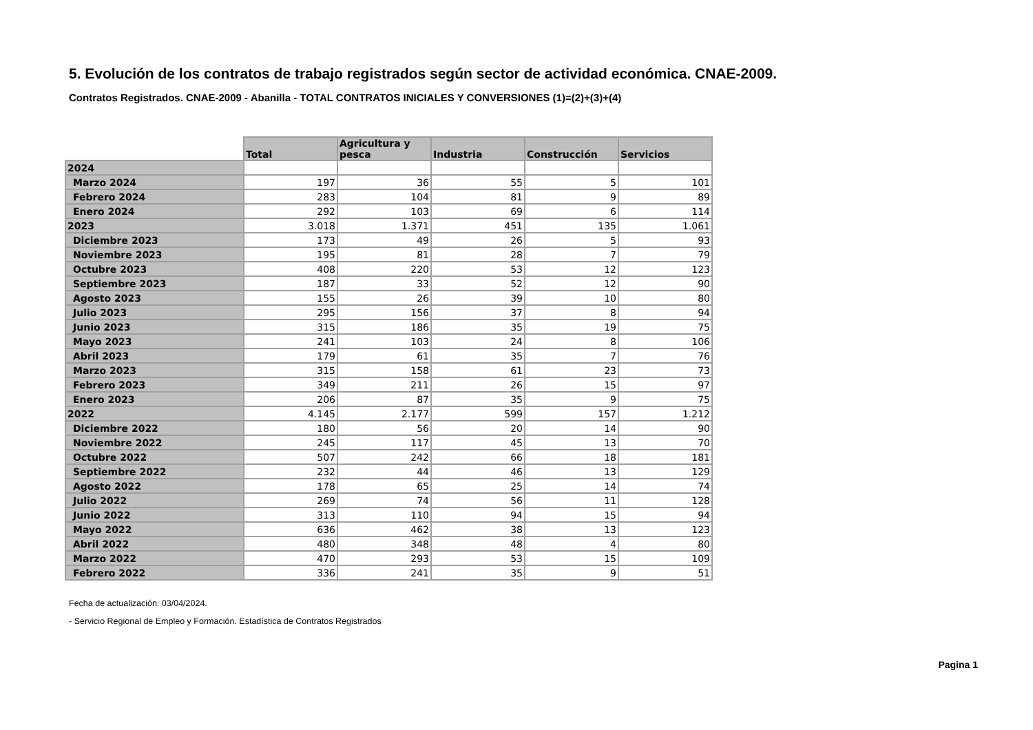5. Evolución de los contratos de trabajo registrados según sector de actividad económica. CNAE-2009.
Contratos Registrados. CNAE-2009 - Abanilla - TOTAL CONTRATOS INICIALES Y CONVERSIONES (1)=(2)+(3)+(4)
| | Total | Agricultura y pesca | Industria | Construcción | Servicios |
| --- | --- | --- | --- | --- | --- |
| 2024 | | | | | |
| Marzo 2024 | 197 | 36 | 55 | 5 | 101 |
| Febrero 2024 | 283 | 104 | 81 | 9 | 89 |
| Enero 2024 | 292 | 103 | 69 | 6 | 114 |
| 2023 | 3.018 | 1.371 | 451 | 135 | 1.061 |
| Diciembre 2023 | 173 | 49 | 26 | 5 | 93 |
| Noviembre 2023 | 195 | 81 | 28 | 7 | 79 |
| Octubre 2023 | 408 | 220 | 53 | 12 | 123 |
| Septiembre 2023 | 187 | 33 | 52 | 12 | 90 |
| Agosto 2023 | 155 | 26 | 39 | 10 | 80 |
| Julio 2023 | 295 | 156 | 37 | 8 | 94 |
| Junio 2023 | 315 | 186 | 35 | 19 | 75 |
| Mayo 2023 | 241 | 103 | 24 | 8 | 106 |
| Abril 2023 | 179 | 61 | 35 | 7 | 76 |
| Marzo 2023 | 315 | 158 | 61 | 23 | 73 |
| Febrero 2023 | 349 | 211 | 26 | 15 | 97 |
| Enero 2023 | 206 | 87 | 35 | 9 | 75 |
| 2022 | 4.145 | 2.177 | 599 | 157 | 1.212 |
| Diciembre 2022 | 180 | 56 | 20 | 14 | 90 |
| Noviembre 2022 | 245 | 117 | 45 | 13 | 70 |
| Octubre 2022 | 507 | 242 | 66 | 18 | 181 |
| Septiembre 2022 | 232 | 44 | 46 | 13 | 129 |
| Agosto 2022 | 178 | 65 | 25 | 14 | 74 |
| Julio 2022 | 269 | 74 | 56 | 11 | 128 |
| Junio 2022 | 313 | 110 | 94 | 15 | 94 |
| Mayo 2022 | 636 | 462 | 38 | 13 | 123 |
| Abril 2022 | 480 | 348 | 48 | 4 | 80 |
| Marzo 2022 | 470 | 293 | 53 | 15 | 109 |
| Febrero 2022 | 336 | 241 | 35 | 9 | 51 |
Fecha de actualización: 03/04/2024.
- Servicio Regional de Empleo y Formación. Estadística de Contratos Registrados
Pagina 1